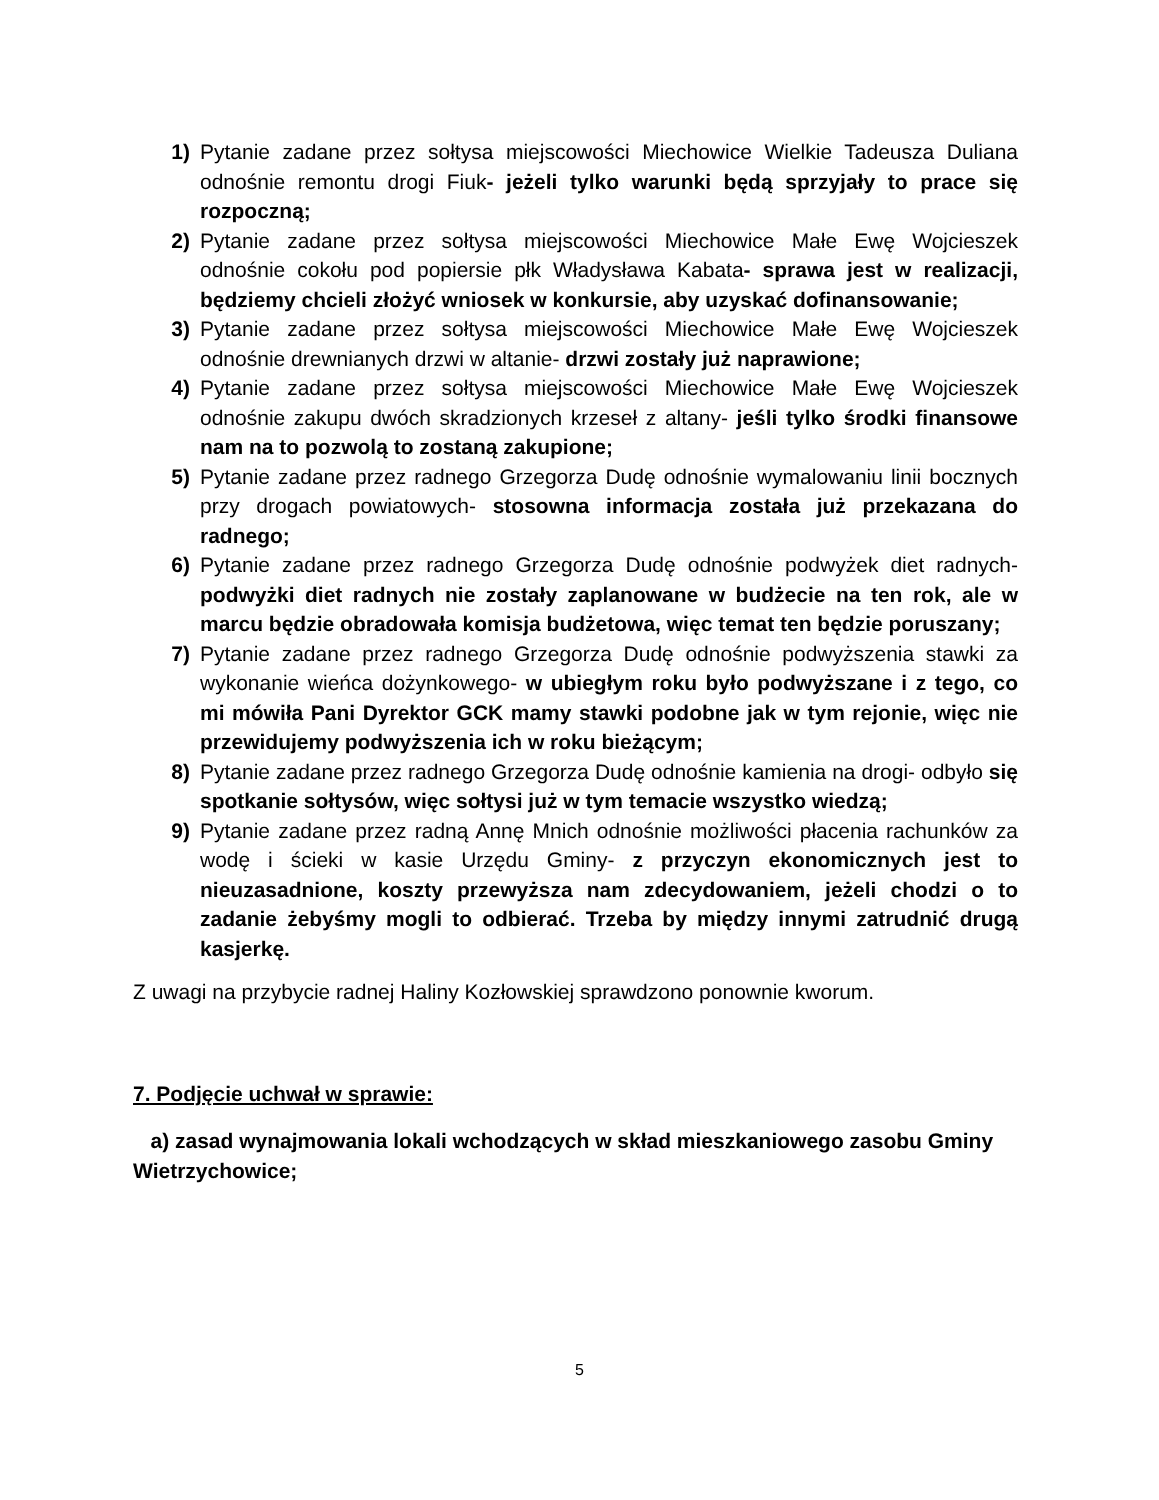1) Pytanie zadane przez sołtysa miejscowości Miechowice Wielkie Tadeusza Duliana odnośnie remontu drogi Fiuk- jeżeli tylko warunki będą sprzyjały to prace się rozpoczną;
2) Pytanie zadane przez sołtysa miejscowości Miechowice Małe Ewę Wojcieszek odnośnie cokołu pod popiersie płk Władysława Kabata- sprawa jest w realizacji, będziemy chcieli złożyć wniosek w konkursie, aby uzyskać dofinansowanie;
3) Pytanie zadane przez sołtysa miejscowości Miechowice Małe Ewę Wojcieszek odnośnie drewnianych drzwi w altanie- drzwi zostały już naprawione;
4) Pytanie zadane przez sołtysa miejscowości Miechowice Małe Ewę Wojcieszek odnośnie zakupu dwóch skradzionych krzeseł z altany- jeśli tylko środki finansowe nam na to pozwolą to zostaną zakupione;
5) Pytanie zadane przez radnego Grzegorza Dudę odnośnie wymalowaniu linii bocznych przy drogach powiatowych- stosowna informacja została już przekazana do radnego;
6) Pytanie zadane przez radnego Grzegorza Dudę odnośnie podwyżek diet radnych- podwyżki diet radnych nie zostały zaplanowane w budżecie na ten rok, ale w marcu będzie obradowała komisja budżetowa, więc temat ten będzie poruszany;
7) Pytanie zadane przez radnego Grzegorza Dudę odnośnie podwyższenia stawki za wykonanie wieńca dożynkowego- w ubiegłym roku było podwyższane i z tego, co mi mówiła Pani Dyrektor GCK mamy stawki podobne jak w tym rejonie, więc nie przewidujemy podwyższenia ich w roku bieżącym;
8) Pytanie zadane przez radnego Grzegorza Dudę odnośnie kamienia na drogi- odbyło się spotkanie sołtysów, więc sołtysi już w tym temacie wszystko wiedzą;
9) Pytanie zadane przez radną Annę Mnich odnośnie możliwości płacenia rachunków za wodę i ścieki w kasie Urzędu Gminy- z przyczyn ekonomicznych jest to nieuzasadnione, koszty przewyższa nam zdecydowaniem, jeżeli chodzi o to zadanie żebyśmy mogli to odbierać. Trzeba by między innymi zatrudnić drugą kasjerkę.
Z uwagi na przybycie radnej Haliny Kozłowskiej sprawdzono ponownie kworum.
7. Podjęcie uchwał w sprawie:
a) zasad wynajmowania lokali wchodzących w skład mieszkaniowego zasobu Gminy Wietrzychowice;
5